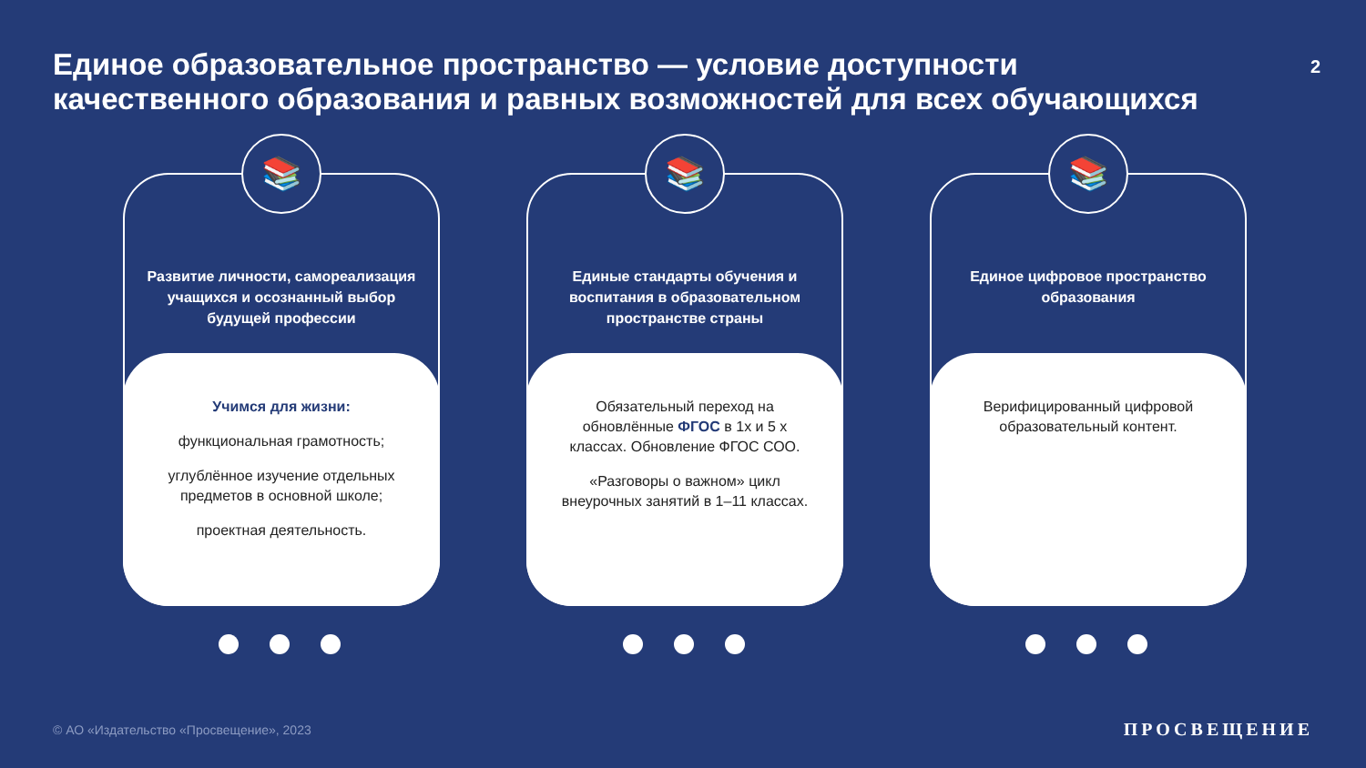Единое образовательное пространство — условие доступности качественного образования и равных возможностей для всех обучающихся
2
📚
Развитие личности, самореализация учащихся и осознанный выбор будущей профессии
Учимся для жизни:
функциональная грамотность;
углублённое изучение отдельных предметов в основной школе;
проектная деятельность.
📚
Единые стандарты обучения и воспитания в образовательном пространстве страны
Обязательный переход на обновлённые ФГОС в 1х и 5 х классах. Обновление ФГОС СОО.
«Разговоры о важном» цикл внеурочных занятий в 1–11 классах.
📚
Единое цифровое пространство образования
Верифицированный цифровой образовательный контент.
© АО «Издательство «Просвещение», 2023
ПРОСВЕЩЕНИЕ